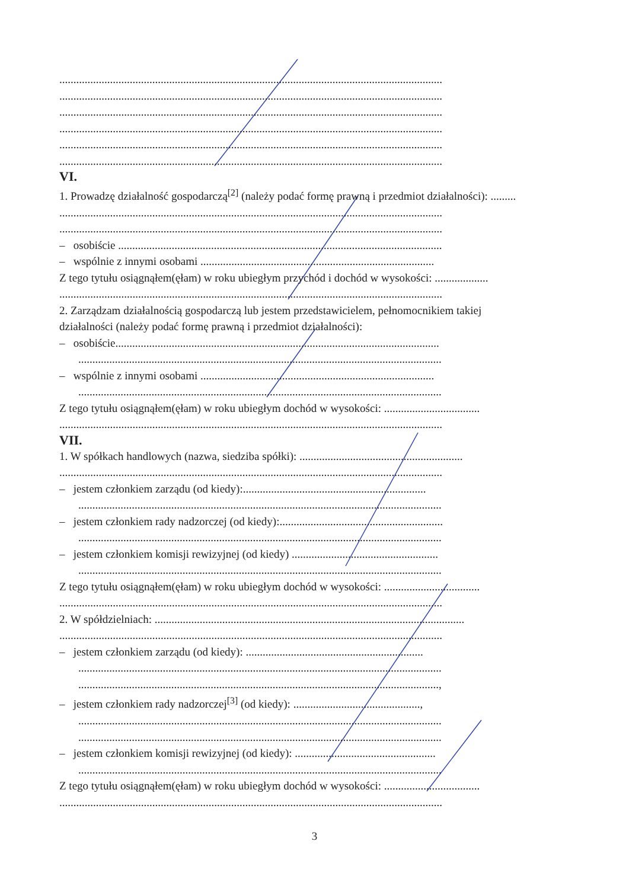........................................................................................................................................
........................................................................................................................................
........................................................................................................................................
........................................................................................................................................
........................................................................................................................................
........................................................................................................................................
VI.
1. Prowadzę działalność gospodarczą<sup>[2]</sup> (należy podać formę prawną i przedmiot działalności): .........
........................................................................................................................................
........................................................................................................................................
– osobiście ...................................................................................................................
– wspólnie z innymi osobami ...................................................................................
Z tego tytułu osiągnąłem(ęłam) w roku ubiegłym przychód i dochód w wysokości: ...................
........................................................................................................................................
2. Zarządzam działalnością gospodarczą lub jestem przedstawicielem, pełnomocnikiem takiej
działalności (należy podać formę prawną i przedmiot działalności):
– osobiście...................................................................................................................
.................................................................................................................................
– wspólnie z innymi osobami ...................................................................................
.................................................................................................................................
Z tego tytułu osiągnąłem(ęłam) w roku ubiegłym dochód w wysokości: ..................................
........................................................................................................................................
VII.
1. W spółkach handlowych (nazwa, siedziba spółki): ..........................................................
........................................................................................................................................
– jestem członkiem zarządu (od kiedy):.................................................................
.................................................................................................................................
– jestem członkiem rady nadzorczej (od kiedy):..........................................................
.................................................................................................................................
– jestem członkiem komisji rewizyjnej (od kiedy) ....................................................
.................................................................................................................................
Z tego tytułu osiągnąłem(ęłam) w roku ubiegłym dochód w wysokości: ..................................
........................................................................................................................................
2. W spółdzielniach: ..............................................................................................................
........................................................................................................................................
– jestem członkiem zarządu (od kiedy): ...............................................................
.................................................................................................................................
................................................................................................................................,
– jestem członkiem rady nadzorczej<sup>[3]</sup> (od kiedy): .............................................,
.................................................................................................................................
.................................................................................................................................
– jestem członkiem komisji rewizyjnej (od kiedy): ..................................................
.................................................................................................................................
Z tego tytułu osiągnąłem(ęłam) w roku ubiegłym dochód w wysokości: ..................................
........................................................................................................................................
3